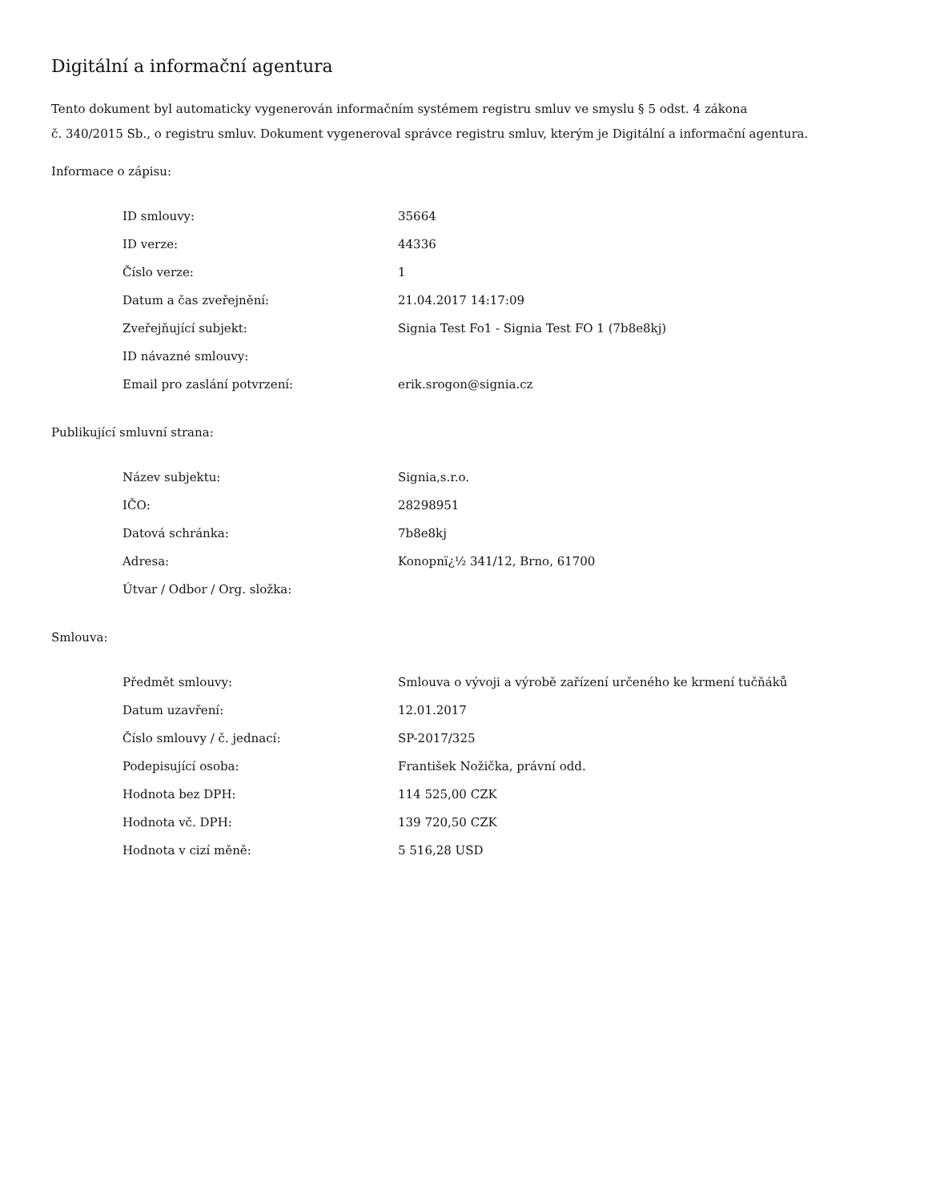Digitální a informační agentura
Tento dokument byl automaticky vygenerován informačním systémem registru smluv ve smyslu § 5 odst. 4 zákona
č. 340/2015 Sb., o registru smluv. Dokument vygeneroval správce registru smluv, kterým je Digitální a informační agentura.
Informace o zápisu:
| ID smlouvy: | 35664 |
| ID verze: | 44336 |
| Číslo verze: | 1 |
| Datum a čas zveřejnění: | 21.04.2017 14:17:09 |
| Zveřejňující subjekt: | Signia Test Fo1 - Signia Test FO 1 (7b8e8kj) |
| ID návazné smlouvy: | |
| Email pro zaslání potvrzení: | erik.srogon@signia.cz |
Publikující smluvní strana:
| Název subjektu: | Signia,s.r.o. |
| IČO: | 28298951 |
| Datová schránka: | 7b8e8kj |
| Adresa: | Konopnï¿½ 341/12, Brno, 61700 |
| Útvar / Odbor / Org. složka: | |
Smlouva:
| Předmět smlouvy: | Smlouva o vývoji a výrobě zařízení určeného ke krmení tučňáků |
| Datum uzavření: | 12.01.2017 |
| Číslo smlouvy / č. jednací: | SP-2017/325 |
| Podepisující osoba: | František Nožička, právní odd. |
| Hodnota bez DPH: | 114 525,00 CZK |
| Hodnota vč. DPH: | 139 720,50 CZK |
| Hodnota v cizí měně: | 5 516,28 USD |